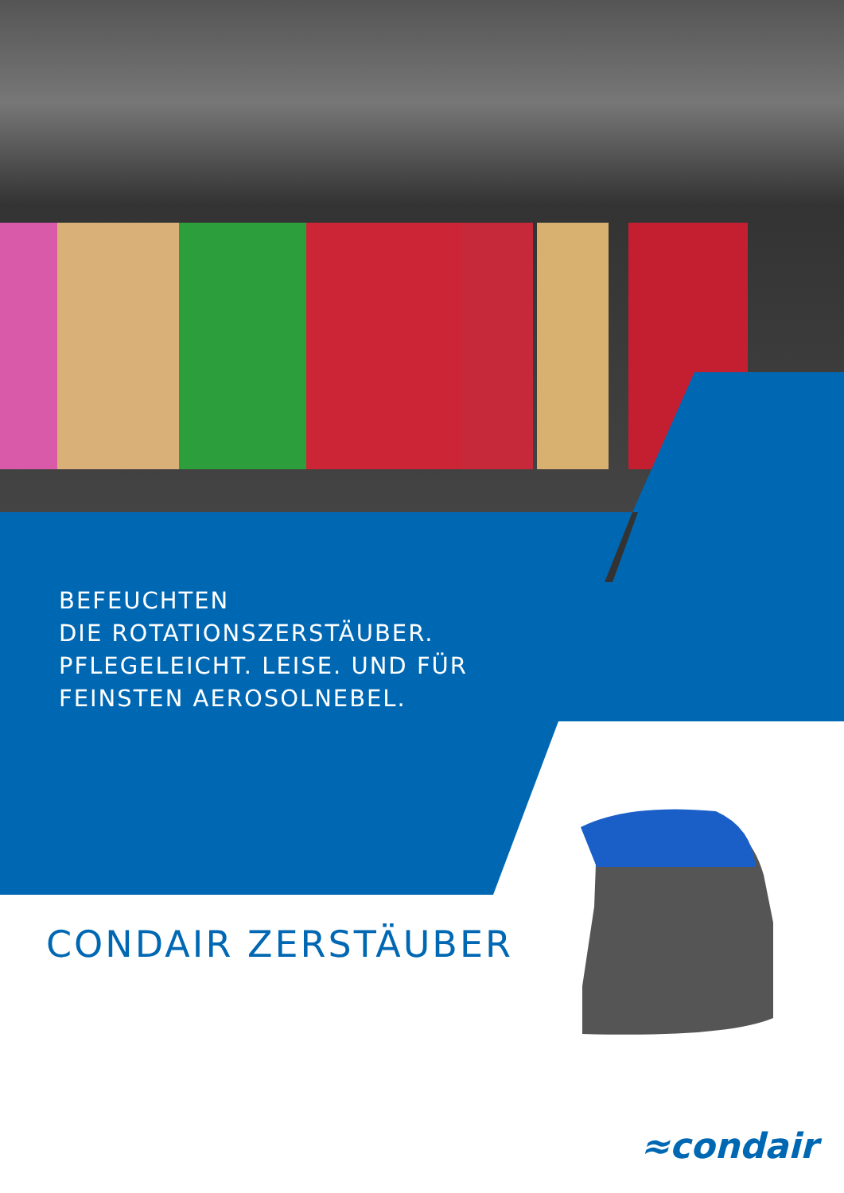BEFEUCHTEN
DIE ROTATIONSZERSTÄUBER.
PFLEGELEICHT. LEISE. UND FÜR
FEINSTEN AEROSOLNEBEL.
CONDAIR ZERSTÄUBER
≈condair